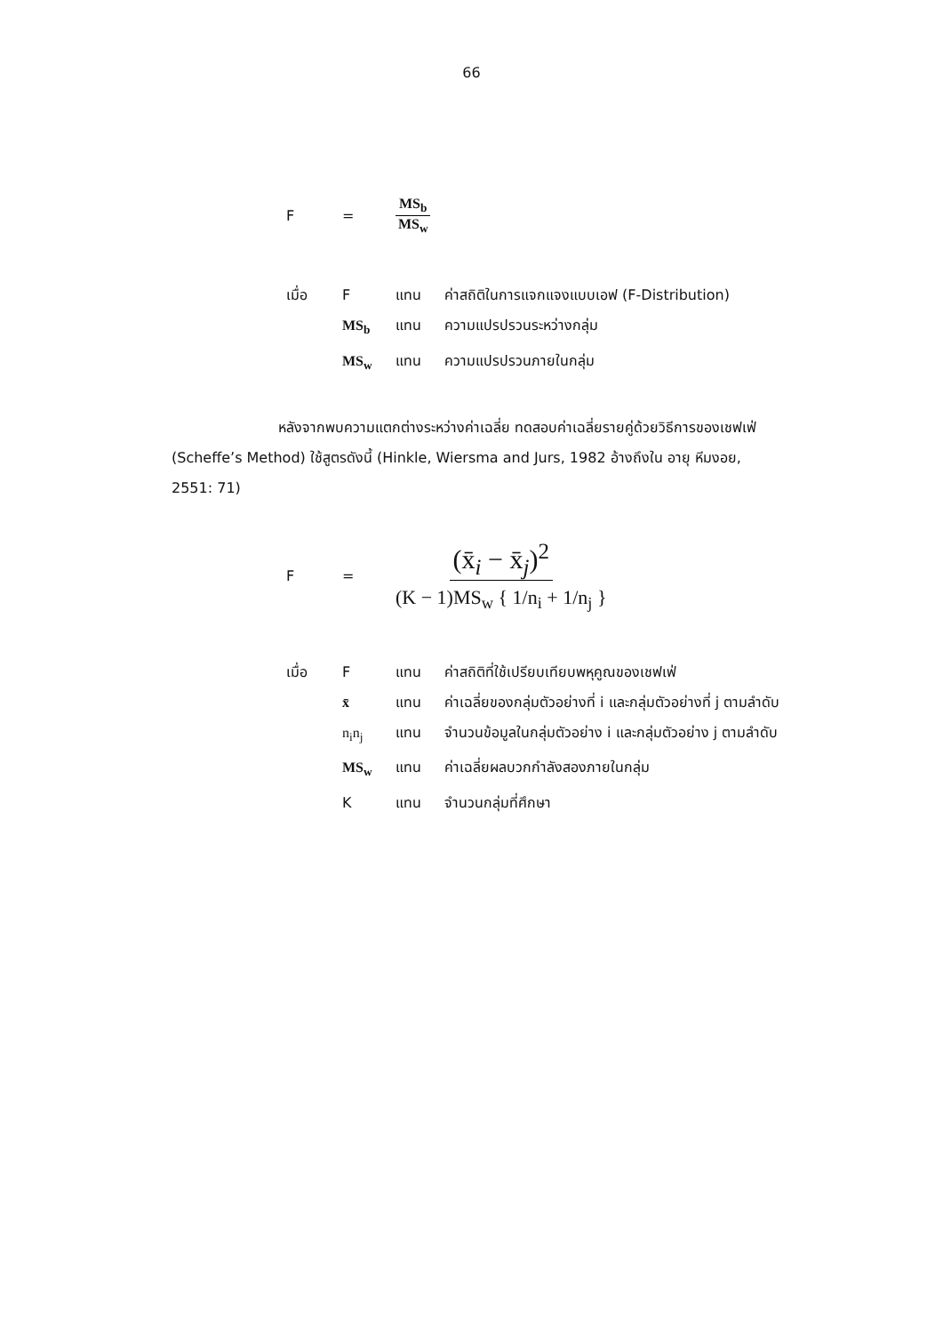66
F = MS<sub>b</sub> MS<sub>w</sub>
เมื่อ F แทน ค่าสถิติในการแจกแจงแบบเอฟ (F-Distribution)
MS<sub>b</sub> แทน ความแปรปรวนระหว่างกลุ่ม
MS<sub>w</sub> แทน ความแปรปรวนภายในกลุ่ม
หลังจากพบความแตกต่างระหว่างค่าเฉลี่ย ทดสอบค่าเฉลี่ยรายคู่ด้วยวิธีการของเชฟเฟ่ (Scheffe’s Method) ใช้สูตรดังนี้ (Hinkle, Wiersma and Jurs, 1982 อ้างถึงใน อายุ หีมงอย, 2551: 71)
F = (x̄<sub>i</sub> − x̄<sub>j</sub>)<sup>2</sup> (K − 1)MS<sub>w</sub> { 1/n<sub>i</sub> + 1/n<sub>j</sub> }
เมื่อ F แทน ค่าสถิติที่ใช้เปรียบเทียบพหุคูณของเชฟเฟ่
x̄ แทน ค่าเฉลี่ยของกลุ่มตัวอย่างที่ i และกลุ่มตัวอย่างที่ j ตามลำดับ
n<sub>i</sub>n<sub>j</sub> แทน จำนวนข้อมูลในกลุ่มตัวอย่าง i และกลุ่มตัวอย่าง j ตามลำดับ
MS<sub>w</sub> แทน ค่าเฉลี่ยผลบวกกำลังสองภายในกลุ่ม
Kแทน จำนวนกลุ่มที่ศึกษา